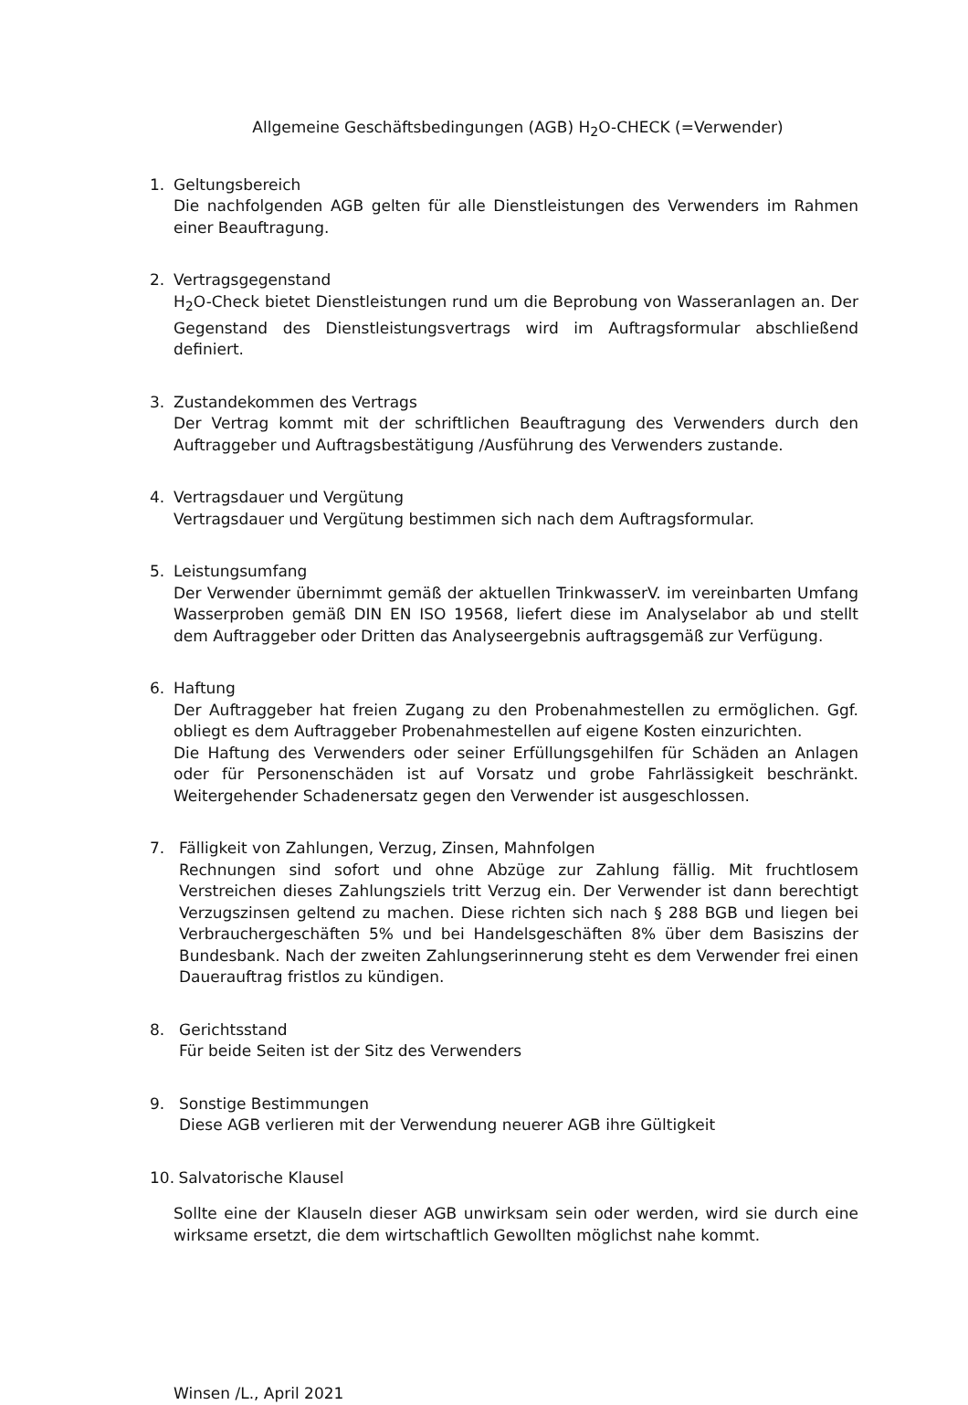Allgemeine Geschäftsbedingungen (AGB) H<sub>2</sub>O-CHECK (=Verwender)
1. Geltungsbereich
Die nachfolgenden AGB gelten für alle Dienstleistungen des Verwenders im Rahmen einer Beauftragung.
2. Vertragsgegenstand
H<sub>2</sub>O-Check bietet Dienstleistungen rund um die Beprobung von Wasseranlagen an. Der Gegenstand des Dienstleistungsvertrags wird im Auftragsformular abschließend definiert.
3. Zustandekommen des Vertrags
Der Vertrag kommt mit der schriftlichen Beauftragung des Verwenders durch den Auftraggeber und Auftragsbestätigung /Ausführung des Verwenders zustande.
4. Vertragsdauer und Vergütung
Vertragsdauer und Vergütung bestimmen sich nach dem Auftragsformular.
5. Leistungsumfang
Der Verwender übernimmt gemäß der aktuellen TrinkwasserV. im vereinbarten Umfang Wasserproben gemäß DIN EN ISO 19568, liefert diese im Analyselabor ab und stellt dem Auftraggeber oder Dritten das Analyseergebnis auftragsgemäß zur Verfügung.
6. Haftung
Der Auftraggeber hat freien Zugang zu den Probenahmestellen zu ermöglichen. Ggf. obliegt es dem Auftraggeber Probenahmestellen auf eigene Kosten einzurichten.
Die Haftung des Verwenders oder seiner Erfüllungsgehilfen für Schäden an Anlagen oder für Personenschäden ist auf Vorsatz und grobe Fahrlässigkeit beschränkt. Weitergehender Schadenersatz gegen den Verwender ist ausgeschlossen.
7. Fälligkeit von Zahlungen, Verzug, Zinsen, Mahnfolgen
Rechnungen sind sofort und ohne Abzüge zur Zahlung fällig. Mit fruchtlosem Verstreichen dieses Zahlungsziels tritt Verzug ein. Der Verwender ist dann berechtigt Verzugszinsen geltend zu machen. Diese richten sich nach § 288 BGB und liegen bei Verbrauchergeschäften 5% und bei Handelsgeschäften 8% über dem Basiszins der Bundesbank. Nach der zweiten Zahlungserinnerung steht es dem Verwender frei einen Dauerauftrag fristlos zu kündigen.
8. Gerichtsstand
Für beide Seiten ist der Sitz des Verwenders
9. Sonstige Bestimmungen
Diese AGB verlieren mit der Verwendung neuerer AGB ihre Gültigkeit
10. Salvatorische Klausel
Sollte eine der Klauseln dieser AGB unwirksam sein oder werden, wird sie durch eine wirksame ersetzt, die dem wirtschaftlich Gewollten möglichst nahe kommt.
Winsen /L., April 2021